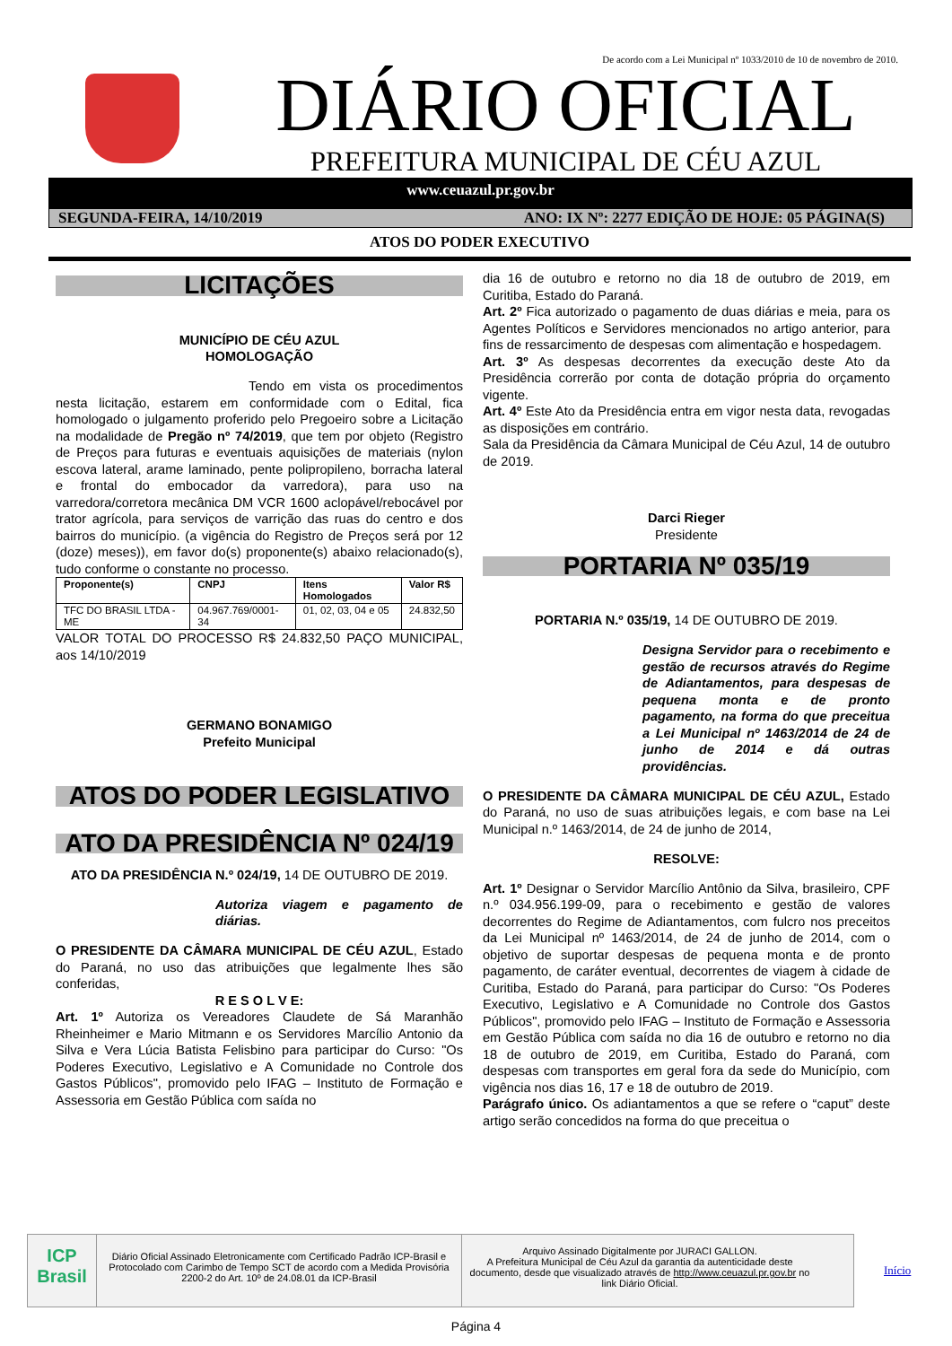De acordo com a Lei Municipal nº 1033/2010 de 10 de novembro de 2010.
DIÁRIO OFICIAL
PREFEITURA MUNICIPAL DE CÉU AZUL
www.ceuazul.pr.gov.br
SEGUNDA-FEIRA, 14/10/2019 ANO: IX Nº: 2277 EDIÇÃO DE HOJE: 05 PÁGINA(S)
ATOS DO PODER EXECUTIVO
LICITAÇÕES
MUNICÍPIO DE CÉU AZUL
HOMOLOGAÇÃO
Tendo em vista os procedimentos nesta licitação, estarem em conformidade com o Edital, fica homologado o julgamento proferido pelo Pregoeiro sobre a Licitação na modalidade de Pregão nº 74/2019, que tem por objeto (Registro de Preços para futuras e eventuais aquisições de materiais (nylon escova lateral, arame laminado, pente polipropileno, borracha lateral e frontal do embocador da varredora), para uso na varredora/corretora mecânica DM VCR 1600 aclopável/rebocável por trator agrícola, para serviços de varrição das ruas do centro e dos bairros do município. (a vigência do Registro de Preços será por 12 (doze) meses)), em favor do(s) proponente(s) abaixo relacionado(s), tudo conforme o constante no processo.
| Proponente(s) | CNPJ | Itens Homologados | Valor R$ |
| --- | --- | --- | --- |
| TFC DO BRASIL LTDA - ME | 04.967.769/0001-34 | 01, 02, 03, 04 e 05 | 24.832,50 |
VALOR TOTAL DO PROCESSO R$ 24.832,50 PAÇO MUNICIPAL, aos 14/10/2019
GERMANO BONAMIGO
Prefeito Municipal
ATOS DO PODER LEGISLATIVO
ATO DA PRESIDÊNCIA Nº 024/19
ATO DA PRESIDÊNCIA N.º 024/19, 14 DE OUTUBRO DE 2019.
Autoriza viagem e pagamento de diárias.
O PRESIDENTE DA CÂMARA MUNICIPAL DE CÉU AZUL, Estado do Paraná, no uso das atribuições que legalmente lhes são conferidas,
R E S O L V E:
Art. 1º Autoriza os Vereadores Claudete de Sá Maranhão Rheinheimer e Mario Mitmann e os Servidores Marcílio Antonio da Silva e Vera Lúcia Batista Felisbino para participar do Curso: "Os Poderes Executivo, Legislativo e A Comunidade no Controle dos Gastos Públicos", promovido pelo IFAG – Instituto de Formação e Assessoria em Gestão Pública com saída no
dia 16 de outubro e retorno no dia 18 de outubro de 2019, em Curitiba, Estado do Paraná.
Art. 2º Fica autorizado o pagamento de duas diárias e meia, para os Agentes Políticos e Servidores mencionados no artigo anterior, para fins de ressarcimento de despesas com alimentação e hospedagem.
Art. 3º As despesas decorrentes da execução deste Ato da Presidência correrão por conta de dotação própria do orçamento vigente.
Art. 4º Este Ato da Presidência entra em vigor nesta data, revogadas as disposições em contrário.
Sala da Presidência da Câmara Municipal de Céu Azul, 14 de outubro de 2019.
Darci Rieger
Presidente
PORTARIA Nº 035/19
PORTARIA N.º 035/19, 14 DE OUTUBRO DE 2019.
Designa Servidor para o recebimento e gestão de recursos através do Regime de Adiantamentos, para despesas de pequena monta e de pronto pagamento, na forma do que preceitua a Lei Municipal nº 1463/2014 de 24 de junho de 2014 e dá outras providências.
O PRESIDENTE DA CÂMARA MUNICIPAL DE CÉU AZUL, Estado do Paraná, no uso de suas atribuições legais, e com base na Lei Municipal n.º 1463/2014, de 24 de junho de 2014,
RESOLVE:
Art. 1º Designar o Servidor Marcílio Antônio da Silva, brasileiro, CPF n.º 034.956.199-09, para o recebimento e gestão de valores decorrentes do Regime de Adiantamentos, com fulcro nos preceitos da Lei Municipal nº 1463/2014, de 24 de junho de 2014, com o objetivo de suportar despesas de pequena monta e de pronto pagamento, de caráter eventual, decorrentes de viagem à cidade de Curitiba, Estado do Paraná, para participar do Curso: "Os Poderes Executivo, Legislativo e A Comunidade no Controle dos Gastos Públicos", promovido pelo IFAG – Instituto de Formação e Assessoria em Gestão Pública com saída no dia 16 de outubro e retorno no dia 18 de outubro de 2019, em Curitiba, Estado do Paraná, com despesas com transportes em geral fora da sede do Município, com vigência nos dias 16, 17 e 18 de outubro de 2019.
Parágrafo único. Os adiantamentos a que se refere o “caput” deste artigo serão concedidos na forma do que preceitua o
ICP Brasil
Diário Oficial Assinado Eletronicamente com Certificado Padrão ICP-Brasil e Protocolado com Carimbo de Tempo SCT de acordo com a Medida Provisória 2200-2 do Art. 10º de 24.08.01 da ICP-Brasil
Arquivo Assinado Digitalmente por JURACI GALLON.
A Prefeitura Municipal de Céu Azul da garantia da autenticidade deste documento, desde que visualizado através de http://www.ceuazul.pr.gov.br no link Diário Oficial.
Início
Página 4